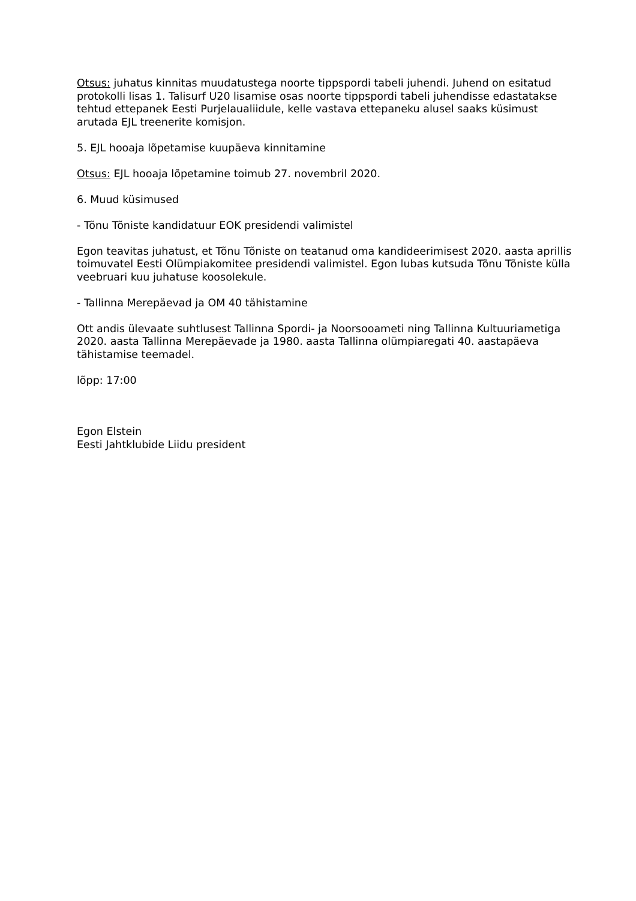Otsus: juhatus kinnitas muudatustega noorte tippspordi tabeli juhendi. Juhend on esitatud protokolli lisas 1. Talisurf U20 lisamise osas noorte tippspordi tabeli juhendisse edastatakse tehtud ettepanek Eesti Purjelaualiidule, kelle vastava ettepaneku alusel saaks küsimust arutada EJL treenerite komisjon.
5. EJL hooaja lõpetamise kuupäeva kinnitamine
Otsus: EJL hooaja lõpetamine toimub 27. novembril 2020.
6. Muud küsimused
- Tõnu Tõniste kandidatuur EOK presidendi valimistel
Egon teavitas juhatust, et Tõnu Tõniste on teatanud oma kandideerimisest 2020. aasta aprillis toimuvatel Eesti Olümpiakomitee presidendi valimistel. Egon lubas kutsuda Tõnu Tõniste külla veebruari kuu juhatuse koosolekule.
- Tallinna Merepäevad ja OM 40 tähistamine
Ott andis ülevaate suhtlusest Tallinna Spordi- ja Noorsooameti ning Tallinna Kultuuriametiga 2020. aasta Tallinna Merepäevade ja 1980. aasta Tallinna olümpiaregati 40. aastapäeva tähistamise teemadel.
lõpp: 17:00
Egon Elstein
Eesti Jahtklubide Liidu president